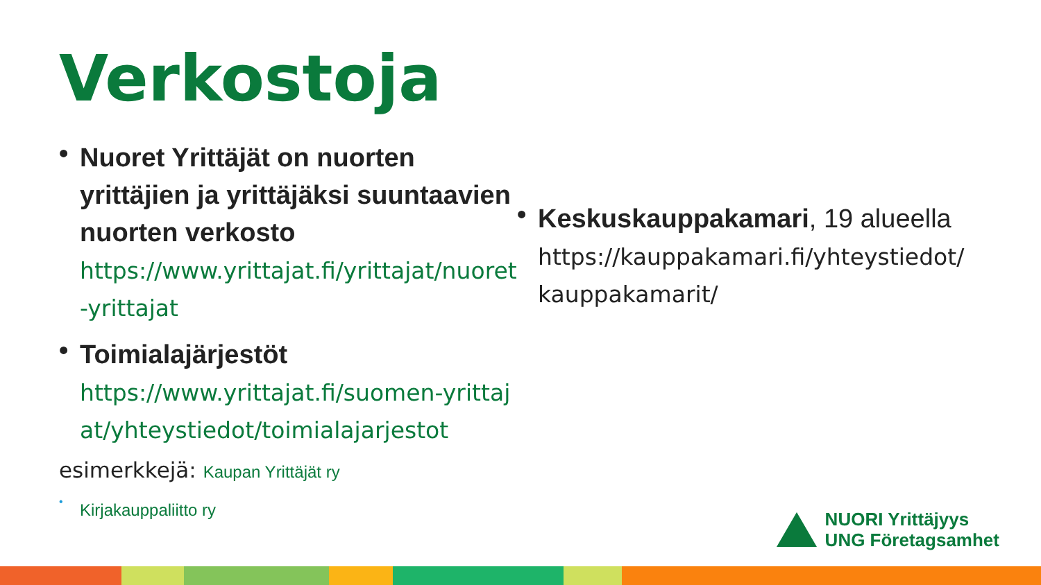Verkostoja
•
Nuoret Yrittäjät on nuorten yrittäjien ja yrittäjäksi suuntaavien nuorten verkosto
https://www.yrittajat.fi/yrittajat/nuoret-yrittajat
•
Toimialajärjestöt
https://www.yrittajat.fi/suomen-yrittajat/yhteystiedot/toimialajarjestot
esimerkkejä: Kaupan Yrittäjät ry
• Kirjakauppaliitto ry
•
Keskuskauppakamari, 19 alueella
https://kauppakamari.fi/yhteystiedot/kauppakamarit/
NUORI Yrittäjyys
UNG Företagsamhet